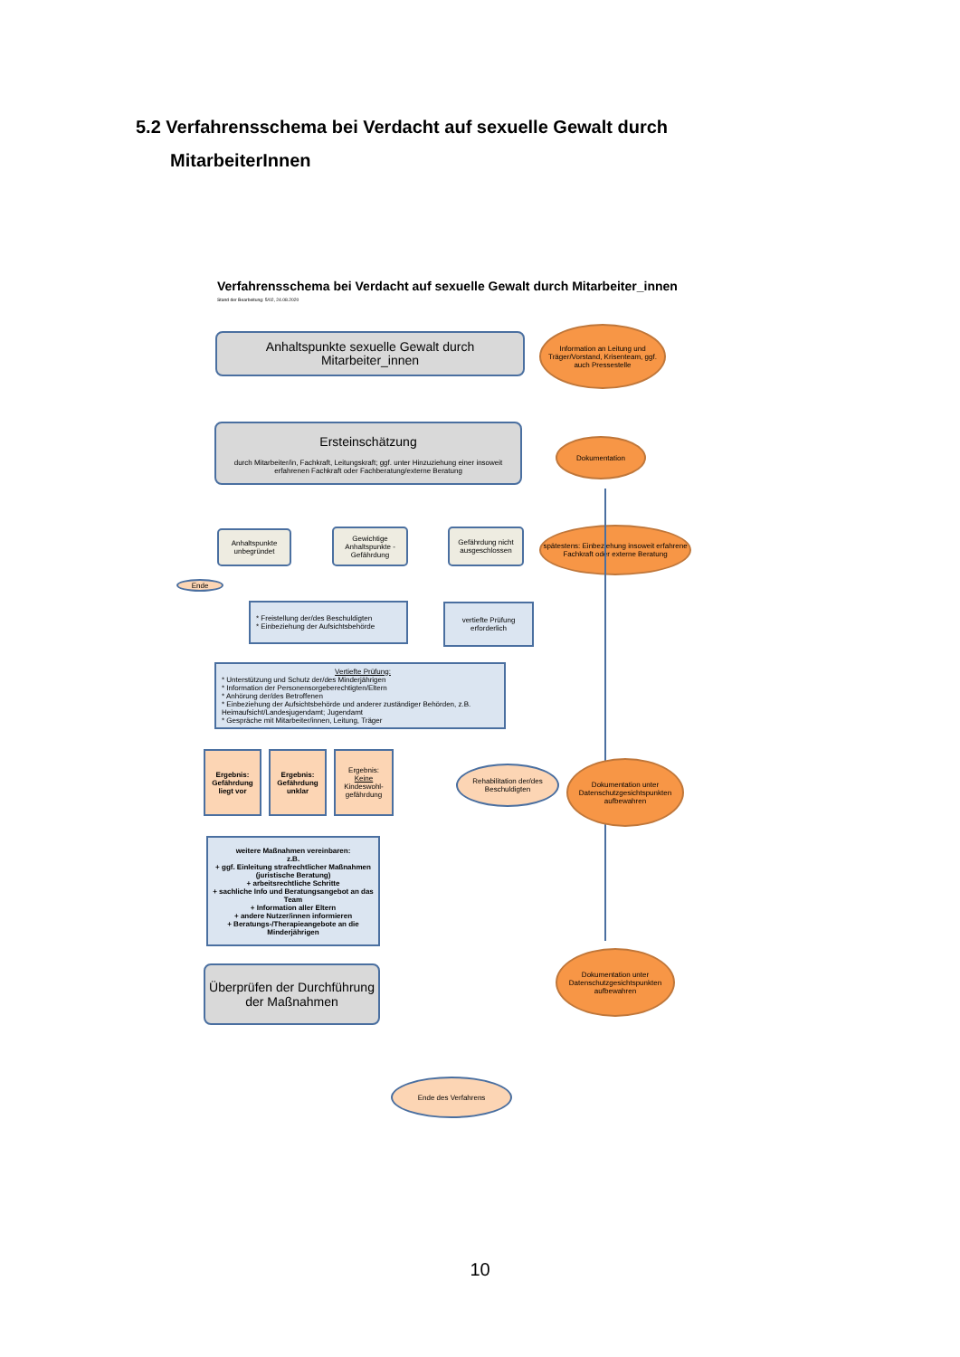5.2 Verfahrensschema bei Verdacht auf sexuelle Gewalt durch
MitarbeiterInnen
Verfahrensschema bei Verdacht auf sexuelle Gewalt durch Mitarbeiter_innen
Stand der Bearbeitung: 5/02, 24.08.2020
Anhaltspunkte sexuelle Gewalt durch
Mitarbeiter_innen
Information an Leitung und Träger/Vorstand, Krisenteam, ggf. auch Pressestelle
Ersteinschätzung
durch Mitarbeiter/in, Fachkraft, Leitungskraft; ggf. unter Hinzuziehung einer insoweit erfahrenen Fachkraft oder Fachberatung/externe Beratung
Dokumentation
Anhaltspunkte unbegründet
Gewichtige Anhaltspunkte - Gefährdung
Gefährdung nicht ausgeschlossen
spätestens: Einbeziehung insoweit erfahrene Fachkraft oder externe Beratung
Ende
* Freistellung der/des Beschuldigten
* Einbeziehung der Aufsichtsbehörde
vertiefte Prüfung erforderlich
Vertiefte Prüfung:
* Unterstützung und Schutz der/des Minderjährigen
* Information der Personensorgeberechtigten/Eltern
* Anhörung der/des Betroffenen
* Einbeziehung der Aufsichtsbehörde und anderer zuständiger Behörden, z.B. Heimaufsicht/Landesjugendamt; Jugendamt
* Gespräche mit Mitarbeiter/innen, Leitung, Träger
Ergebnis: Gefährdung liegt vor
Ergebnis: Gefährdung unklar
Ergebnis:
Keine
Kindeswohl-gefährdung
Rehabilitation der/des Beschuldigten
Dokumentation unter Datenschutzgesichtspunkten aufbewahren
weitere Maßnahmen vereinbaren:
z.B.
+ ggf. Einleitung strafrechtlicher Maßnahmen (juristische Beratung)
+ arbeitsrechtliche Schritte
+ sachliche Info und Beratungsangebot an das Team
+ Information aller Eltern
+ andere Nutzer/innen informieren
+ Beratungs-/Therapieangebote an die Minderjährigen
Überprüfen der Durchführung der Maßnahmen
Dokumentation unter Datenschutzgesichtspunkten aufbewahren
Ende des Verfahrens
10